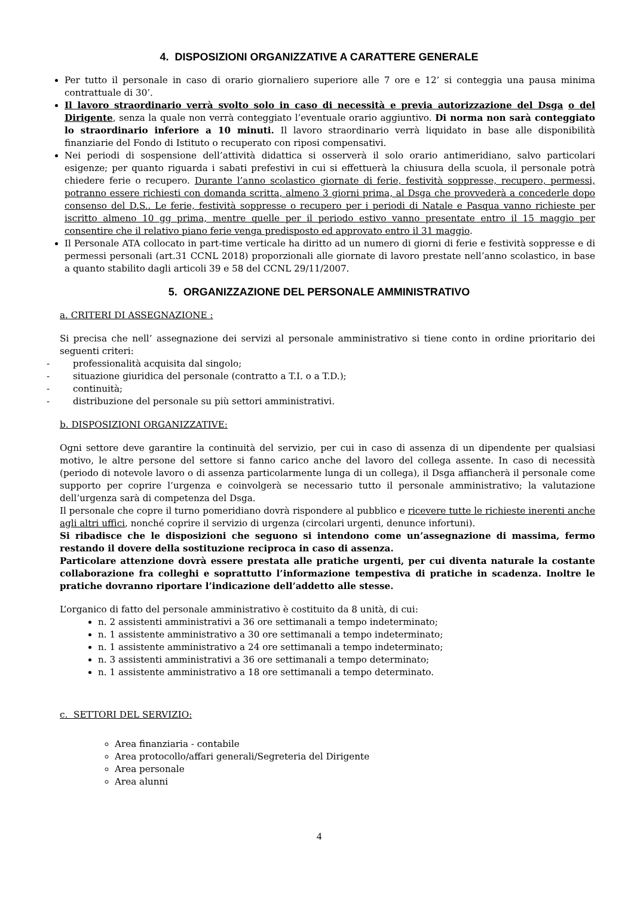4. DISPOSIZIONI ORGANIZZATIVE A CARATTERE GENERALE
Per tutto il personale in caso di orario giornaliero superiore alle 7 ore e 12’ si conteggia una pausa minima contrattuale di 30’.
Il lavoro straordinario verrà svolto solo in caso di necessità e previa autorizzazione del Dsga o del Dirigente, senza la quale non verrà conteggiato l’eventuale orario aggiuntivo. Di norma non sarà conteggiato lo straordinario inferiore a 10 minuti. Il lavoro straordinario verrà liquidato in base alle disponibilità finanziarie del Fondo di Istituto o recuperato con riposi compensativi.
Nei periodi di sospensione dell’attività didattica si osserverà il solo orario antimeridiano, salvo particolari esigenze; per quanto riguarda i sabati prefestivi in cui si effettuerà la chiusura della scuola, il personale potrà chiedere ferie o recupero. Durante l’anno scolastico giornate di ferie, festività soppresse, recupero, permessi, potranno essere richiesti con domanda scritta, almeno 3 giorni prima, al Dsga che provvederà a concederle dopo consenso del D.S.. Le ferie, festività soppresse o recupero per i periodi di Natale e Pasqua vanno richieste per iscritto almeno 10 gg prima, mentre quelle per il periodo estivo vanno presentate entro il 15 maggio per consentire che il relativo piano ferie venga predisposto ed approvato entro il 31 maggio.
Il Personale ATA collocato in part-time verticale ha diritto ad un numero di giorni di ferie e festività soppresse e di permessi personali (art.31 CCNL 2018) proporzionali alle giornate di lavoro prestate nell’anno scolastico, in base a quanto stabilito dagli articoli 39 e 58 del CCNL 29/11/2007.
5. ORGANIZZAZIONE DEL PERSONALE AMMINISTRATIVO
a. CRITERI DI ASSEGNAZIONE :
Si precisa che nell’ assegnazione dei servizi al personale amministrativo si tiene conto in ordine prioritario dei seguenti criteri:
- professionalità acquisita dal singolo;
- situazione giuridica del personale (contratto a T.I. o a T.D.);
- continuità;
- distribuzione del personale su più settori amministrativi.
b. DISPOSIZIONI ORGANIZZATIVE:
Ogni settore deve garantire la continuità del servizio, per cui in caso di assenza di un dipendente per qualsiasi motivo, le altre persone del settore si fanno carico anche del lavoro del collega assente. In caso di necessità (periodo di notevole lavoro o di assenza particolarmente lunga di un collega), il Dsga affiancherà il personale come supporto per coprire l’urgenza e coinvolgerà se necessario tutto il personale amministrativo; la valutazione dell’urgenza sarà di competenza del Dsga.
Il personale che copre il turno pomeridiano dovrà rispondere al pubblico e ricevere tutte le richieste inerenti anche agli altri uffici, nonché coprire il servizio di urgenza (circolari urgenti, denunce infortuni).
Si ribadisce che le disposizioni che seguono si intendono come un’assegnazione di massima, fermo restando il dovere della sostituzione reciproca in caso di assenza.
Particolare attenzione dovrà essere prestata alle pratiche urgenti, per cui diventa naturale la costante collaborazione fra colleghi e soprattutto l’informazione tempestiva di pratiche in scadenza. Inoltre le pratiche dovranno riportare l’indicazione dell’addetto alle stesse.
L’organico di fatto del personale amministrativo è costituito da 8 unità, di cui:
n. 2 assistenti amministrativi a 36 ore settimanali a tempo indeterminato;
n. 1 assistente amministrativo a 30 ore settimanali a tempo indeterminato;
n. 1 assistente amministrativo a 24 ore settimanali a tempo indeterminato;
n. 3 assistenti amministrativi a 36 ore settimanali a tempo determinato;
n. 1 assistente amministrativo a 18 ore settimanali a tempo determinato.
c. SETTORI DEL SERVIZIO:
Area finanziaria - contabile
Area protocollo/affari generali/Segreteria del Dirigente
Area personale
Area alunni
4